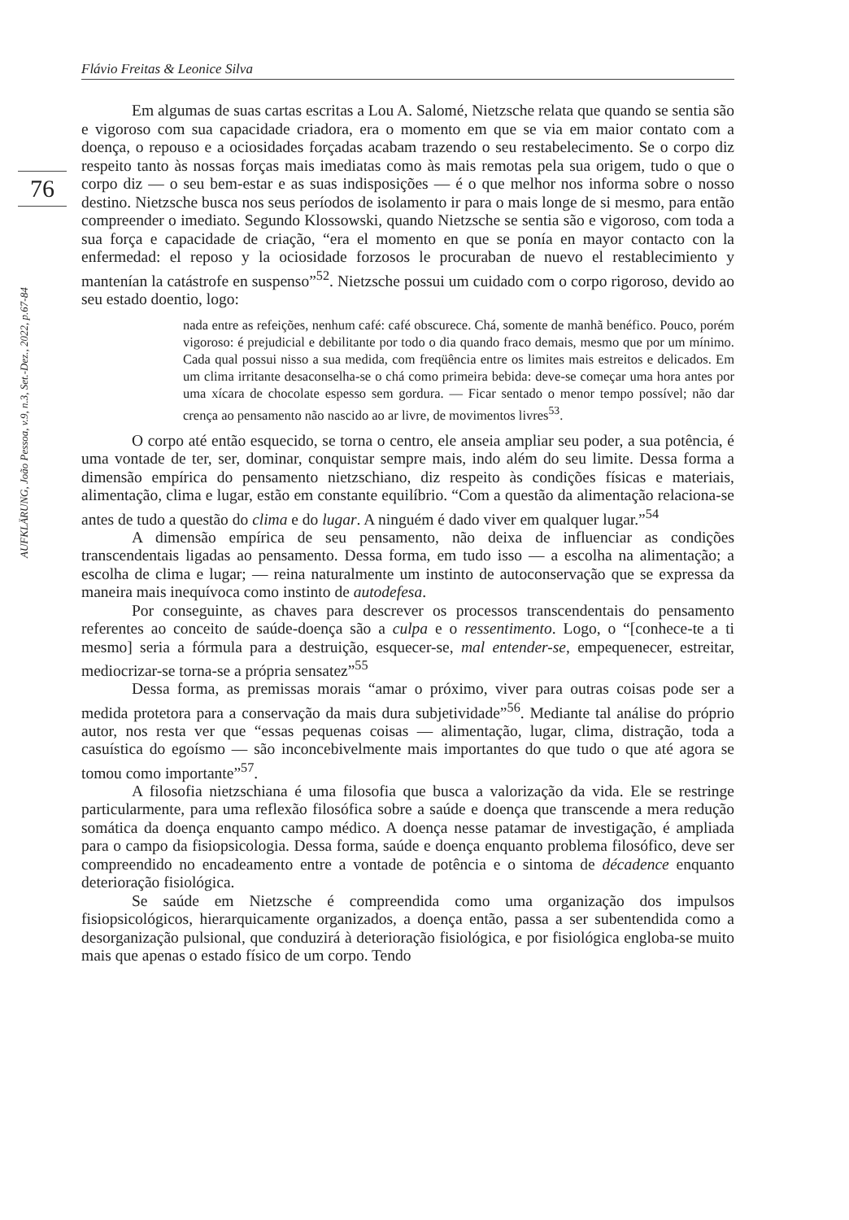Flávio Freitas & Leonice Silva
76
AUFKLÄRUNG, João Pessoa, v.9, n.3, Set.-Dez., 2022, p.67-84
Em algumas de suas cartas escritas a Lou A. Salomé, Nietzsche relata que quando se sentia são e vigoroso com sua capacidade criadora, era o momento em que se via em maior contato com a doença, o repouso e a ociosidades forçadas acabam trazendo o seu restabelecimento. Se o corpo diz respeito tanto às nossas forças mais imediatas como às mais remotas pela sua origem, tudo o que o corpo diz — o seu bem-estar e as suas indisposições — é o que melhor nos informa sobre o nosso destino. Nietzsche busca nos seus períodos de isolamento ir para o mais longe de si mesmo, para então compreender o imediato. Segundo Klossowski, quando Nietzsche se sentia são e vigoroso, com toda a sua força e capacidade de criação, “era el momento en que se ponía en mayor contacto con la enfermedad: el reposo y la ociosidade forzosos le procuraban de nuevo el restablecimiento y mantenían la catástrofe en suspenso”<sup>52</sup>. Nietzsche possui um cuidado com o corpo rigoroso, devido ao seu estado doentio, logo:
nada entre as refeições, nenhum café: café obscurece. Chá, somente de manhã benéfico. Pouco, porém vigoroso: é prejudicial e debilitante por todo o dia quando fraco demais, mesmo que por um mínimo. Cada qual possui nisso a sua medida, com freqüência entre os limites mais estreitos e delicados. Em um clima irritante desaconselha-se o chá como primeira bebida: deve-se começar uma hora antes por uma xícara de chocolate espesso sem gordura. — Ficar sentado o menor tempo possível; não dar crença ao pensamento não nascido ao ar livre, de movimentos livres<sup>53</sup>.
O corpo até então esquecido, se torna o centro, ele anseia ampliar seu poder, a sua potência, é uma vontade de ter, ser, dominar, conquistar sempre mais, indo além do seu limite. Dessa forma a dimensão empírica do pensamento nietzschiano, diz respeito às condições físicas e materiais, alimentação, clima e lugar, estão em constante equilíbrio. “Com a questão da alimentação relaciona-se antes de tudo a questão do clima e do lugar. A ninguém é dado viver em qualquer lugar.”<sup>54</sup>
A dimensão empírica de seu pensamento, não deixa de influenciar as condições transcendentais ligadas ao pensamento. Dessa forma, em tudo isso — a escolha na alimentação; a escolha de clima e lugar; — reina naturalmente um instinto de autoconservação que se expressa da maneira mais inequívoca como instinto de autodefesa.
Por conseguinte, as chaves para descrever os processos transcendentais do pensamento referentes ao conceito de saúde-doença são a culpa e o ressentimento. Logo, o “[conhece-te a ti mesmo] seria a fórmula para a destruição, esquecer-se, mal entender-se, empequenecer, estreitar, mediocrizar-se torna-se a própria sensatez”<sup>55</sup>
Dessa forma, as premissas morais “amar o próximo, viver para outras coisas pode ser a medida protetora para a conservação da mais dura subjetividade”<sup>56</sup>. Mediante tal análise do próprio autor, nos resta ver que “essas pequenas coisas — alimentação, lugar, clima, distração, toda a casuística do egoísmo — são inconcebivelmente mais importantes do que tudo o que até agora se tomou como importante”<sup>57</sup>.
A filosofia nietzschiana é uma filosofia que busca a valorização da vida. Ele se restringe particularmente, para uma reflexão filosófica sobre a saúde e doença que transcende a mera redução somática da doença enquanto campo médico. A doença nesse patamar de investigação, é ampliada para o campo da fisiopsicologia. Dessa forma, saúde e doença enquanto problema filosófico, deve ser compreendido no encadeamento entre a vontade de potência e o sintoma de décadence enquanto deterioração fisiológica.
Se saúde em Nietzsche é compreendida como uma organização dos impulsos fisiopsicológicos, hierarquicamente organizados, a doença então, passa a ser subentendida como a desorganização pulsional, que conduzirá à deterioração fisiológica, e por fisiológica engloba-se muito mais que apenas o estado físico de um corpo. Tendo